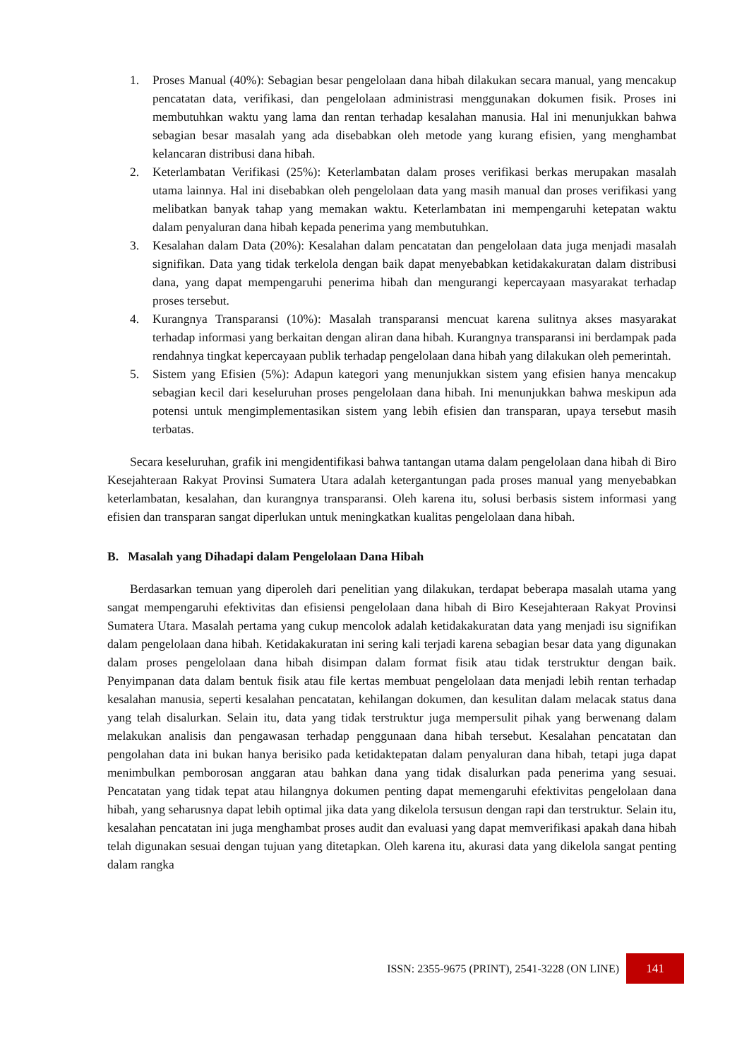1. Proses Manual (40%): Sebagian besar pengelolaan dana hibah dilakukan secara manual, yang mencakup pencatatan data, verifikasi, dan pengelolaan administrasi menggunakan dokumen fisik. Proses ini membutuhkan waktu yang lama dan rentan terhadap kesalahan manusia. Hal ini menunjukkan bahwa sebagian besar masalah yang ada disebabkan oleh metode yang kurang efisien, yang menghambat kelancaran distribusi dana hibah.
2. Keterlambatan Verifikasi (25%): Keterlambatan dalam proses verifikasi berkas merupakan masalah utama lainnya. Hal ini disebabkan oleh pengelolaan data yang masih manual dan proses verifikasi yang melibatkan banyak tahap yang memakan waktu. Keterlambatan ini mempengaruhi ketepatan waktu dalam penyaluran dana hibah kepada penerima yang membutuhkan.
3. Kesalahan dalam Data (20%): Kesalahan dalam pencatatan dan pengelolaan data juga menjadi masalah signifikan. Data yang tidak terkelola dengan baik dapat menyebabkan ketidakakuratan dalam distribusi dana, yang dapat mempengaruhi penerima hibah dan mengurangi kepercayaan masyarakat terhadap proses tersebut.
4. Kurangnya Transparansi (10%): Masalah transparansi mencuat karena sulitnya akses masyarakat terhadap informasi yang berkaitan dengan aliran dana hibah. Kurangnya transparansi ini berdampak pada rendahnya tingkat kepercayaan publik terhadap pengelolaan dana hibah yang dilakukan oleh pemerintah.
5. Sistem yang Efisien (5%): Adapun kategori yang menunjukkan sistem yang efisien hanya mencakup sebagian kecil dari keseluruhan proses pengelolaan dana hibah. Ini menunjukkan bahwa meskipun ada potensi untuk mengimplementasikan sistem yang lebih efisien dan transparan, upaya tersebut masih terbatas.
Secara keseluruhan, grafik ini mengidentifikasi bahwa tantangan utama dalam pengelolaan dana hibah di Biro Kesejahteraan Rakyat Provinsi Sumatera Utara adalah ketergantungan pada proses manual yang menyebabkan keterlambatan, kesalahan, dan kurangnya transparansi. Oleh karena itu, solusi berbasis sistem informasi yang efisien dan transparan sangat diperlukan untuk meningkatkan kualitas pengelolaan dana hibah.
B. Masalah yang Dihadapi dalam Pengelolaan Dana Hibah
Berdasarkan temuan yang diperoleh dari penelitian yang dilakukan, terdapat beberapa masalah utama yang sangat mempengaruhi efektivitas dan efisiensi pengelolaan dana hibah di Biro Kesejahteraan Rakyat Provinsi Sumatera Utara. Masalah pertama yang cukup mencolok adalah ketidakakuratan data yang menjadi isu signifikan dalam pengelolaan dana hibah. Ketidakakuratan ini sering kali terjadi karena sebagian besar data yang digunakan dalam proses pengelolaan dana hibah disimpan dalam format fisik atau tidak terstruktur dengan baik. Penyimpanan data dalam bentuk fisik atau file kertas membuat pengelolaan data menjadi lebih rentan terhadap kesalahan manusia, seperti kesalahan pencatatan, kehilangan dokumen, dan kesulitan dalam melacak status dana yang telah disalurkan. Selain itu, data yang tidak terstruktur juga mempersulit pihak yang berwenang dalam melakukan analisis dan pengawasan terhadap penggunaan dana hibah tersebut. Kesalahan pencatatan dan pengolahan data ini bukan hanya berisiko pada ketidaktepatan dalam penyaluran dana hibah, tetapi juga dapat menimbulkan pemborosan anggaran atau bahkan dana yang tidak disalurkan pada penerima yang sesuai. Pencatatan yang tidak tepat atau hilangnya dokumen penting dapat memengaruhi efektivitas pengelolaan dana hibah, yang seharusnya dapat lebih optimal jika data yang dikelola tersusun dengan rapi dan terstruktur. Selain itu, kesalahan pencatatan ini juga menghambat proses audit dan evaluasi yang dapat memverifikasi apakah dana hibah telah digunakan sesuai dengan tujuan yang ditetapkan. Oleh karena itu, akurasi data yang dikelola sangat penting dalam rangka
ISSN: 2355-9675 (PRINT), 2541-3228 (ON LINE) 141